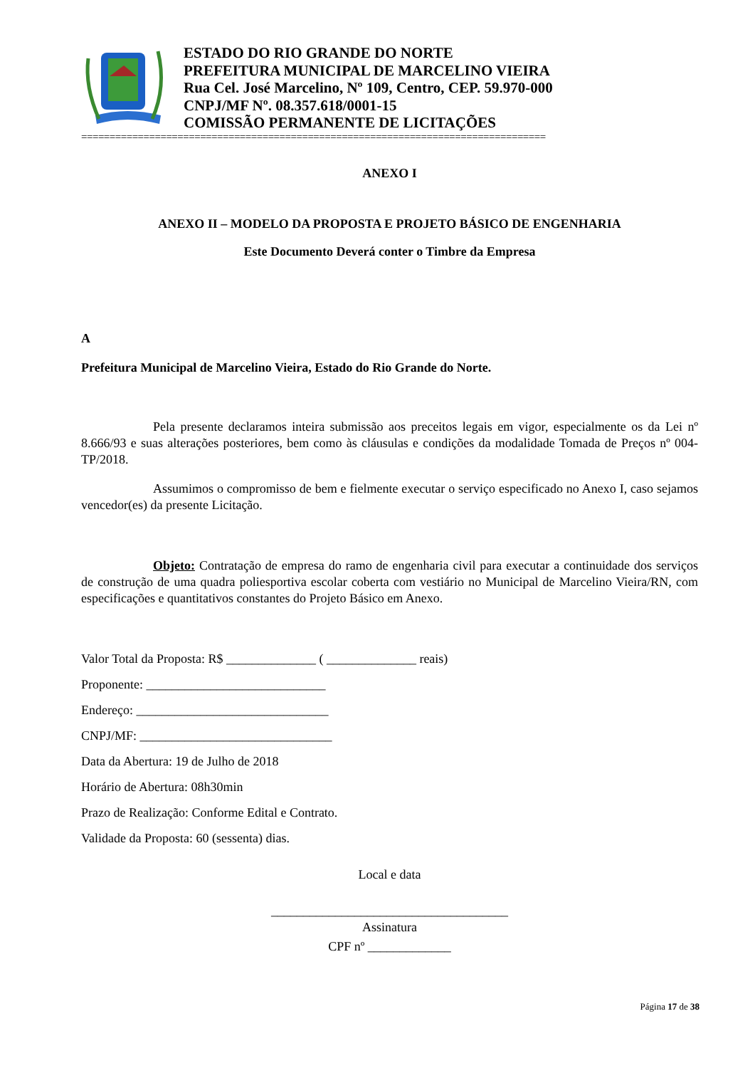ESTADO DO RIO GRANDE DO NORTE
PREFEITURA MUNICIPAL DE MARCELINO VIEIRA
Rua Cel. José Marcelino, Nº 109, Centro, CEP. 59.970-000
CNPJ/MF Nº. 08.357.618/0001-15
COMISSÃO PERMANENTE DE LICITAÇÕES
==================================================================================
ANEXO I
ANEXO II – MODELO DA PROPOSTA E PROJETO BÁSICO DE ENGENHARIA
Este Documento Deverá conter o Timbre da Empresa
A
Prefeitura Municipal de Marcelino Vieira, Estado do Rio Grande do Norte.
Pela presente declaramos inteira submissão aos preceitos legais em vigor, especialmente os da Lei nº 8.666/93 e suas alterações posteriores, bem como às cláusulas e condições da modalidade Tomada de Preços nº 004-TP/2018.
Assumimos o compromisso de bem e fielmente executar o serviço especificado no Anexo I, caso sejamos vencedor(es) da presente Licitação.
Objeto: Contratação de empresa do ramo de engenharia civil para executar a continuidade dos serviços de construção de uma quadra poliesportiva escolar coberta com vestiário no Municipal de Marcelino Vieira/RN, com especificações e quantitativos constantes do Projeto Básico em Anexo.
Valor Total da Proposta: R$ ______________ ( ______________ reais)
Proponente: ____________________________
Endereço: ______________________________
CNPJ/MF: ______________________________
Data da Abertura: 19 de Julho de 2018
Horário de Abertura: 08h30min
Prazo de Realização: Conforme Edital e Contrato.
Validade da Proposta: 60 (sessenta) dias.
Local e data
_____________________________________
Assinatura
CPF nº _____________
Página 17 de 38